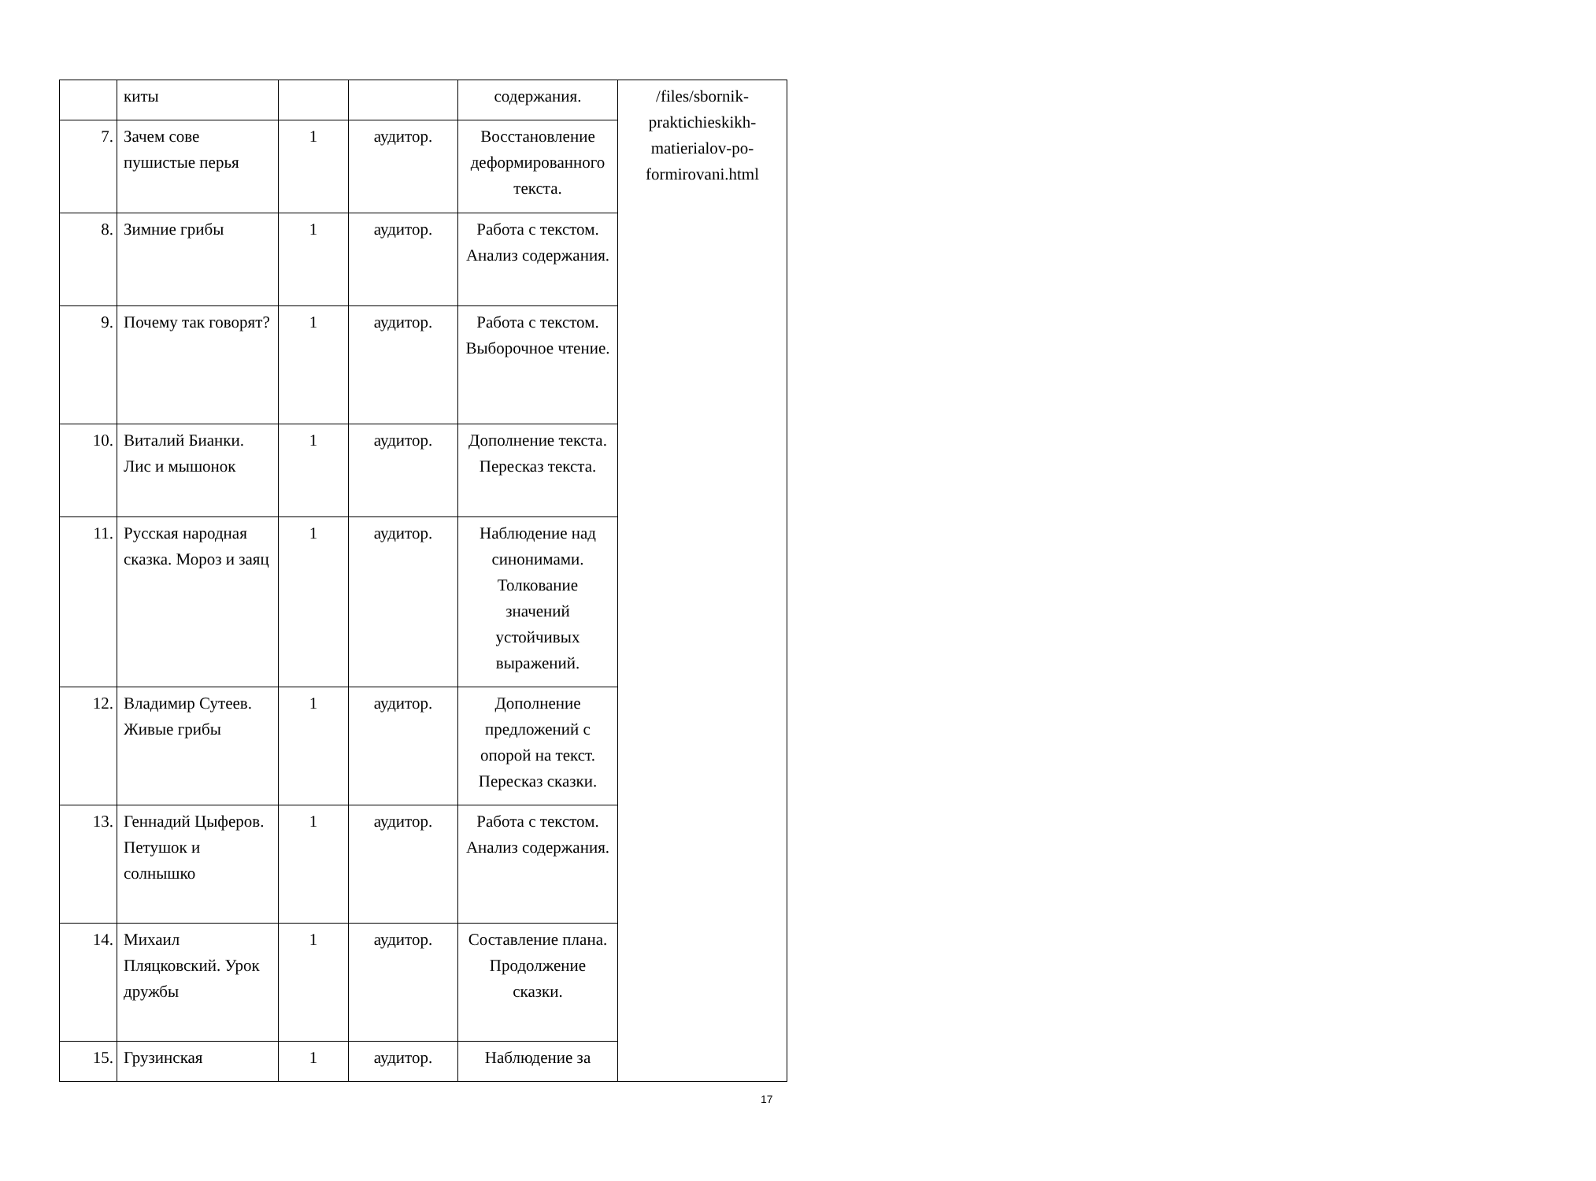| | киты | | | содержания. | /files/sbornik-praktichieskikh-matierialov-po-formirovani.html |
| 7. | Зачем сове пушистые перья | 1 | аудитор. | Восстановление деформированного текста. | |
| 8. | Зимние грибы | 1 | аудитор. | Работа с текстом. Анализ содержания. | |
| 9. | Почему так говорят? | 1 | аудитор. | Работа с текстом. Выборочное чтение. | |
| 10. | Виталий Бианки. Лис и мышонок | 1 | аудитор. | Дополнение текста. Пересказ текста. | |
| 11. | Русская народная сказка. Мороз и заяц | 1 | аудитор. | Наблюдение над синонимами. Толкование значений устойчивых выражений. | |
| 12. | Владимир Сутеев. Живые грибы | 1 | аудитор. | Дополнение предложений с опорой на текст. Пересказ сказки. | |
| 13. | Геннадий Цыферов. Петушок и солнышко | 1 | аудитор. | Работа с текстом. Анализ содержания. | |
| 14. | Михаил Пляцковский. Урок дружбы | 1 | аудитор. | Составление плана. Продолжение сказки. | |
| 15. | Грузинская | 1 | аудитор. | Наблюдение за | |
17